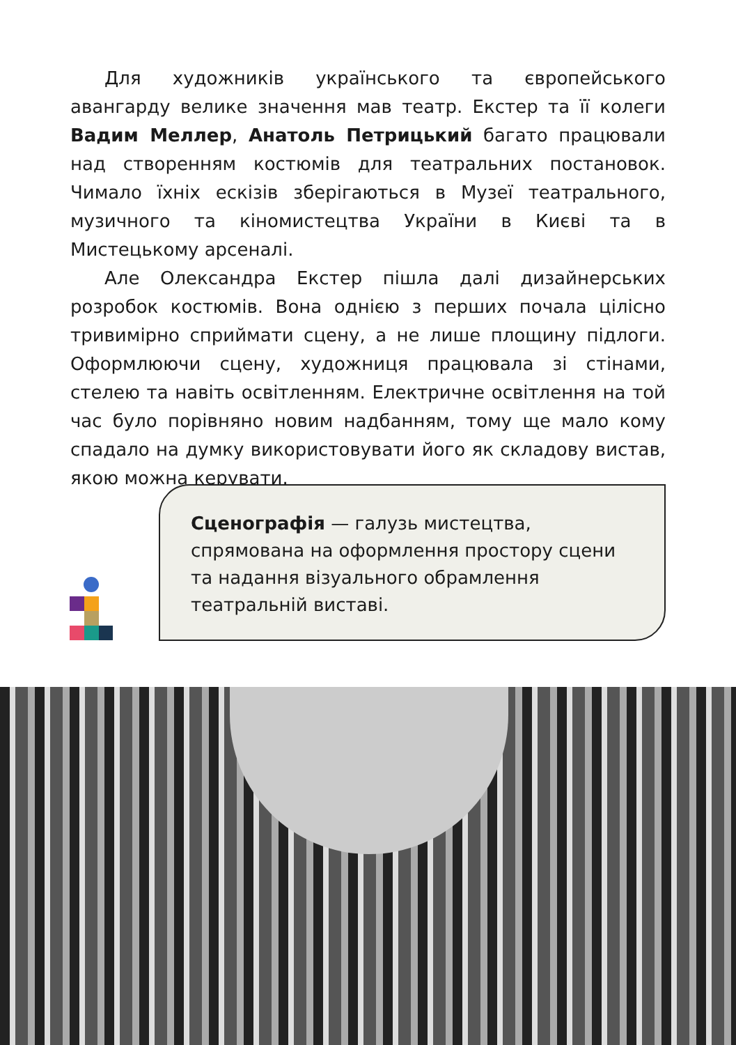Для художників українського та європейського авангарду велике значення мав театр. Екстер та її колеги Вадим Меллер, Анатоль Петрицький багато працювали над створенням костюмів для театральних постановок. Чимало їхніх ескізів зберігаються в Музеї театрального, музичного та кіномистецтва України в Києві та в Мистецькому арсеналі.
Але Олександра Екстер пішла далі дизайнерських розробок костюмів. Вона однією з перших почала цілісно тривимірно сприймати сцену, а не лише площину підлоги. Оформлюючи сцену, художниця працювала зі стінами, стелею та навіть освітленням. Електричне освітлення на той час було порівняно новим надбанням, тому ще мало кому спадало на думку використовувати його як складову вистав, якою можна керувати.
Сценографія — галузь мистецтва, спрямована на оформлення простору сцени та надання візуального обрамлення театральній виставі.